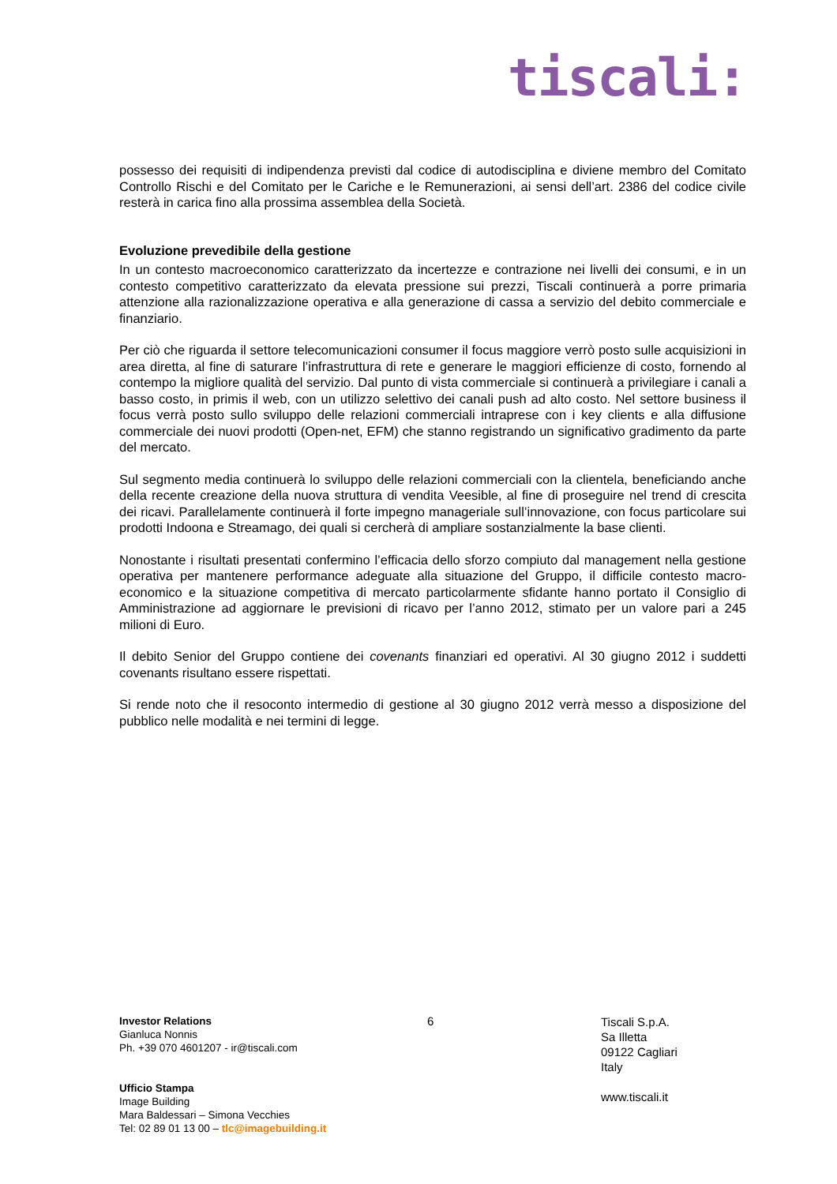tiscali:
possesso dei requisiti di indipendenza previsti dal codice di autodisciplina e diviene membro del Comitato Controllo Rischi e del Comitato per le Cariche e le Remunerazioni, ai sensi dell’art. 2386 del codice civile resterà in carica fino alla prossima assemblea della Società.
Evoluzione prevedibile della gestione
In un contesto macroeconomico caratterizzato da incertezze e contrazione nei livelli dei consumi, e in un contesto competitivo caratterizzato da elevata pressione sui prezzi, Tiscali continuerà a porre primaria attenzione alla razionalizzazione operativa e alla generazione di cassa a servizio del debito commerciale e finanziario.
Per ciò che riguarda il settore telecomunicazioni consumer il focus maggiore verrò posto sulle acquisizioni in area diretta, al fine di saturare l’infrastruttura di rete e generare le maggiori efficienze di costo, fornendo al contempo la migliore qualità del servizio. Dal punto di vista commerciale si continuerà a privilegiare i canali a basso costo, in primis il web, con un utilizzo selettivo dei canali push ad alto costo. Nel settore business il focus verrà posto sullo sviluppo delle relazioni commerciali intraprese con i key clients e alla diffusione commerciale dei nuovi prodotti (Open-net, EFM) che stanno registrando un significativo gradimento da parte del mercato.
Sul segmento media continuerà lo sviluppo delle relazioni commerciali con la clientela, beneficiando anche della recente creazione della nuova struttura di vendita Veesible, al fine di proseguire nel trend di crescita dei ricavi. Parallelamente continuerà il forte impegno manageriale sull’innovazione, con focus particolare sui prodotti Indoona e Streamago, dei quali si cercherà di ampliare sostanzialmente la base clienti.
Nonostante i risultati presentati confermino l’efficacia dello sforzo compiuto dal management nella gestione operativa per mantenere performance adeguate alla situazione del Gruppo, il difficile contesto macro-economico e la situazione competitiva di mercato particolarmente sfidante hanno portato il Consiglio di Amministrazione ad aggiornare le previsioni di ricavo per l’anno 2012, stimato per un valore pari a 245 milioni di Euro.
Il debito Senior del Gruppo contiene dei covenants finanziari ed operativi. Al 30 giugno 2012 i suddetti covenants risultano essere rispettati.
Si rende noto che il resoconto intermedio di gestione al 30 giugno 2012 verrà messo a disposizione del pubblico nelle modalità e nei termini di legge.
Investor Relations
Gianluca Nonnis
Ph. +39 070 4601207 - ir@tiscali.com
Ufficio Stampa
Image Building
Mara Baldessari – Simona Vecchies
Tel: 02 89 01 13 00 – tlc@imagebuilding.it
6
Tiscali S.p.A.
Sa Illetta
09122 Cagliari
Italy
www.tiscali.it